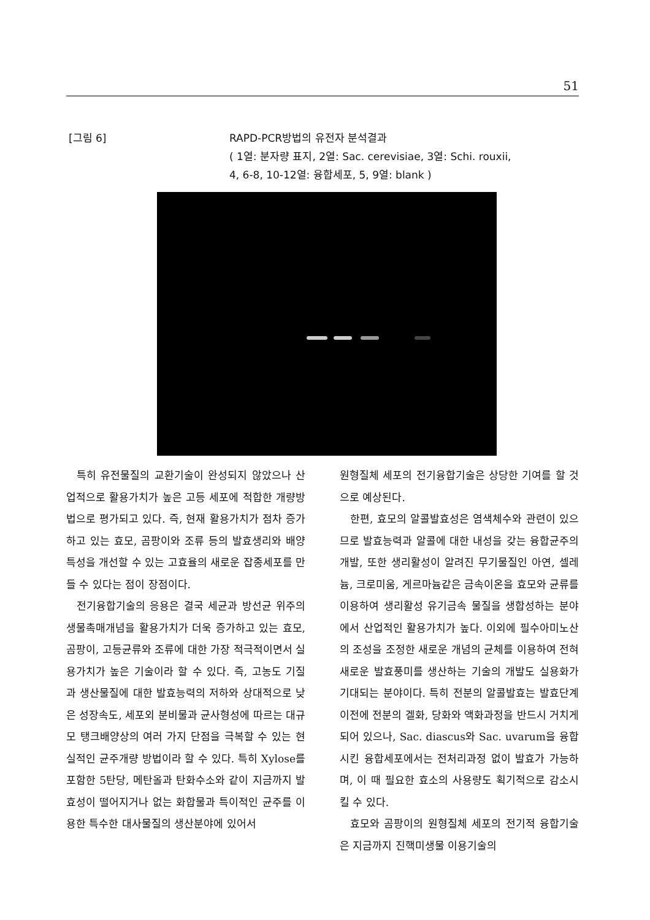51
[그림 6] RAPD-PCR방법의 유전자 분석결과
( 1열: 분자량 표지, 2열: Sac. cerevisiae, 3열: Schi. rouxii,
4, 6-8, 10-12열: 융합세포, 5, 9열: blank )
특히 유전물질의 교환기술이 완성되지 않았으나 산업적으로 활용가치가 높은 고등 세포에 적합한 개량방법으로 평가되고 있다. 즉, 현재 활용가치가 점차 증가하고 있는 효모, 곰팡이와 조류 등의 발효생리와 배양특성을 개선할 수 있는 고효율의 새로운 잡종세포를 만들 수 있다는 점이 장점이다.
전기융합기술의 응용은 결국 세균과 방선균 위주의 생물촉매개념을 활용가치가 더욱 증가하고 있는 효모, 곰팡이, 고등균류와 조류에 대한 가장 적극적이면서 실용가치가 높은 기술이라 할 수 있다. 즉, 고농도 기질과 생산물질에 대한 발효능력의 저하와 상대적으로 낮은 성장속도, 세포외 분비물과 균사형성에 따르는 대규모 탱크배양상의 여러 가지 단점을 극복할 수 있는 현실적인 균주개량 방법이라 할 수 있다. 특히 Xylose를 포함한 5탄당, 메탄올과 탄화수소와 같이 지금까지 발효성이 떨어지거나 없는 화합물과 특이적인 균주를 이용한 특수한 대사물질의 생산분야에 있어서
원형질체 세포의 전기융합기술은 상당한 기여를 할 것으로 예상된다.
한편, 효모의 알콜발효성은 염색체수와 관련이 있으므로 발효능력과 알콜에 대한 내성을 갖는 융합균주의 개발, 또한 생리활성이 알려진 무기물질인 아연, 셀레늄, 크로미움, 게르마늄같은 금속이온을 효모와 균류를 이용하여 생리활성 유기금속 물질을 생합성하는 분야에서 산업적인 활용가치가 높다. 이외에 필수아미노산의 조성을 조정한 새로운 개념의 균체를 이용하여 전혀 새로운 발효풍미를 생산하는 기술의 개발도 실용화가 기대되는 분야이다. 특히 전분의 알콜발효는 발효단계 이전에 전분의 겔화, 당화와 액화과정을 반드시 거치게 되어 있으나, Sac. diascus와 Sac. uvarum을 융합시킨 융합세포에서는 전처리과정 없이 발효가 가능하며, 이 때 필요한 효소의 사용량도 획기적으로 감소시킬 수 있다.
효모와 곰팡이의 원형질체 세포의 전기적 융합기술은 지금까지 진핵미생물 이용기술의